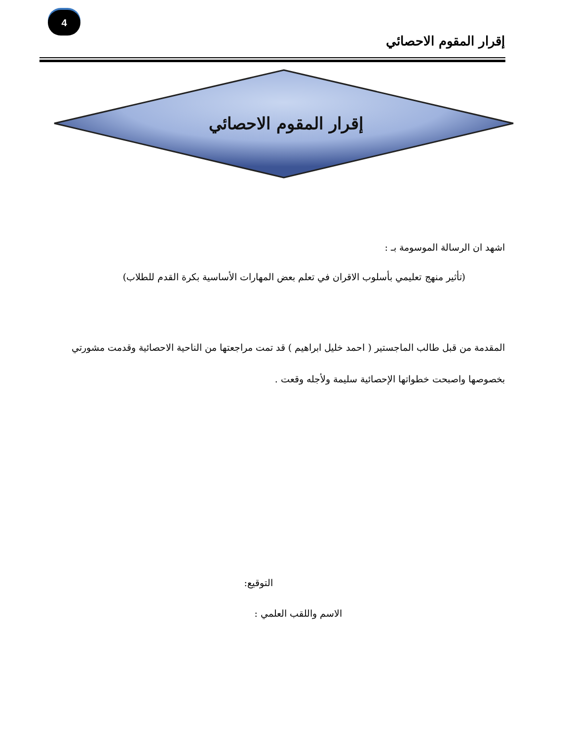4
إقرار المقوم الاحصائي
إقرار المقوم الاحصائي
اشهد ان الرسالة الموسومة بـ :
(تأثير منهج تعليمي بأسلوب الاقران في تعلم بعض المهارات الأساسية بكرة القدم للطلاب)
المقدمة من قبل طالب الماجستير ( احمد خليل ابراهيم ) قد تمت مراجعتها من الناحية الاحصائية وقدمت مشورتي بخصوصها واصبحت خطواتها الإحصائية سليمة ولأجله وقعت .
التوقيع:
الاسم واللقب العلمي :